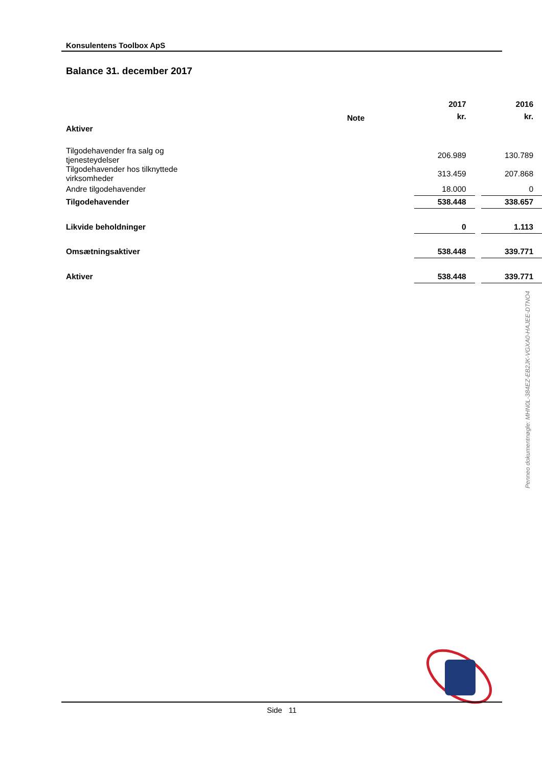Konsulentens Toolbox ApS
Balance 31. december 2017
| | | 2017 | | 2016 |
| --- | --- | --- | --- | --- |
| | Note | kr. | | kr. |
| Aktiver | | | | |
| Tilgodehavender fra salg og tjenesteydelser | | 206.989 | | 130.789 |
| Tilgodehavender hos tilknyttede virksomheder | | 313.459 | | 207.868 |
| Andre tilgodehavender | | 18.000 | | 0 |
| Tilgodehavender | | 538.448 | | 338.657 |
| Likvide beholdninger | | 0 | | 1.113 |
| Omsætningsaktiver | | 538.448 | | 339.771 |
| Aktiver | | 538.448 | | 339.771 |
Penneo dokumentnøgle: MHN0L-384EZ-EB2JK-VGXA0-HAJEE-DTNO4
Side 11